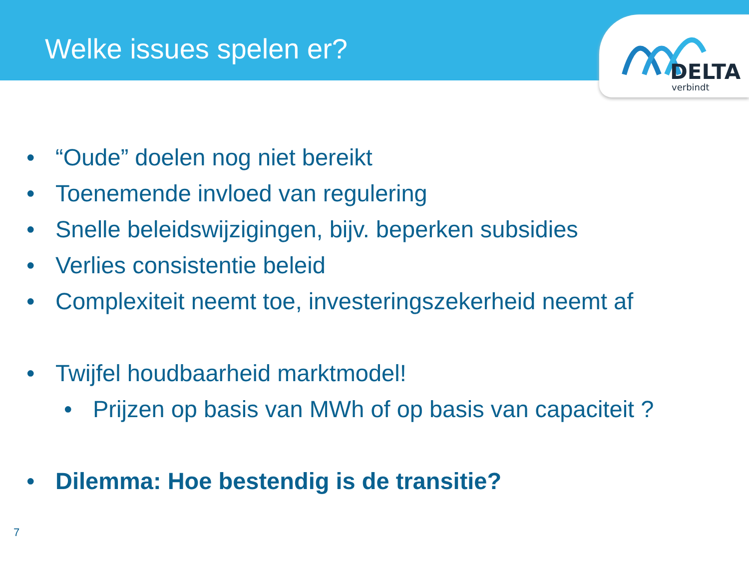Welke issues spelen er?
DELTA
verbindt
• “Oude” doelen nog niet bereikt
• Toenemende invloed van regulering
• Snelle beleidswijzigingen, bijv. beperken subsidies
• Verlies consistentie beleid
• Complexiteit neemt toe, investeringszekerheid neemt af
• Twijfel houdbaarheid marktmodel!
• Prijzen op basis van MWh of op basis van capaciteit ?
• Dilemma: Hoe bestendig is de transitie?
7